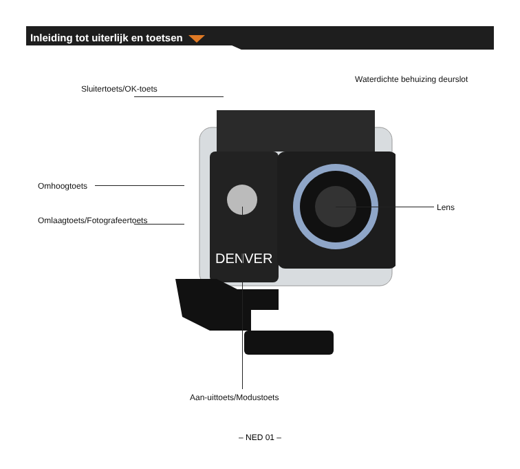Inleiding tot uiterlijk en toetsen
DENVER
Sluitertoets/OK-toets
Waterdichte behuizing deurslot
Omhoogtoets
Omlaagtoets/Fotografeertoets
Lens
Aan-uittoets/Modustoets
– NED 01 –